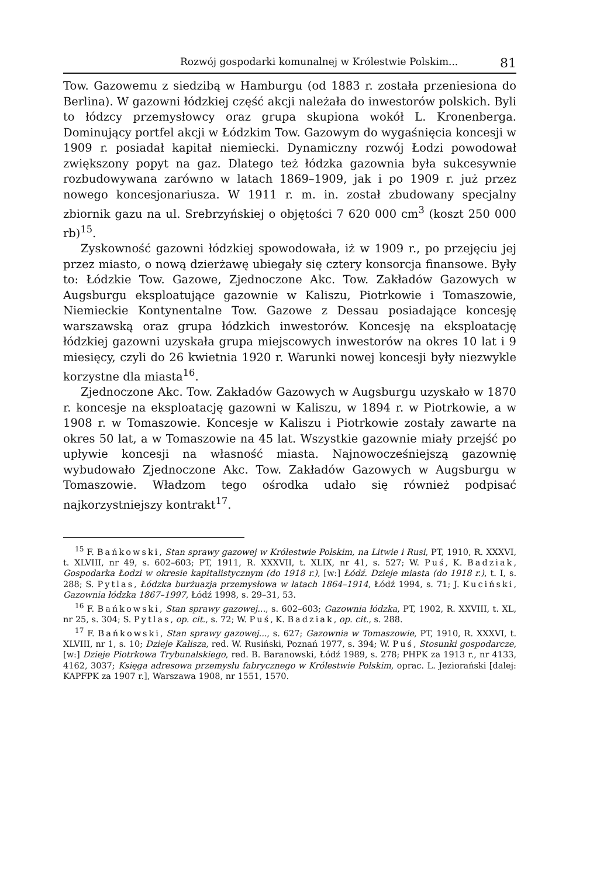Rozwój gospodarki komunalnej w Królestwie Polskim... 81
Tow. Gazowemu z siedzibą w Hamburgu (od 1883 r. została przeniesiona do Berlina). W gazowni łódzkiej część akcji należała do inwestorów polskich. Byli to łódzcy przemysłowcy oraz grupa skupiona wokół L. Kronenberga. Dominujący portfel akcji w Łódzkim Tow. Gazowym do wygaśnięcia koncesji w 1909 r. posiadał kapitał niemiecki. Dynamiczny rozwój Łodzi powodował zwiększony popyt na gaz. Dlatego też łódzka gazownia była sukcesywnie rozbudowywana zarówno w latach 1869–1909, jak i po 1909 r. już przez nowego koncesjonariusza. W 1911 r. m. in. został zbudowany specjalny zbiornik gazu na ul. Srebrzyńskiej o objętości 7 620 000 cm<sup>3</sup> (koszt 250 000 rb)<sup>15</sup>.
Zyskowność gazowni łódzkiej spowodowała, iż w 1909 r., po przejęciu jej przez miasto, o nową dzierżawę ubiegały się cztery konsorcja finansowe. Były to: Łódzkie Tow. Gazowe, Zjednoczone Akc. Tow. Zakładów Gazowych w Augsburgu eksploatujące gazownie w Kaliszu, Piotrkowie i Tomaszowie, Niemieckie Kontynentalne Tow. Gazowe z Dessau posiadające koncesję warszawską oraz grupa łódzkich inwestorów. Koncesję na eksploatację łódzkiej gazowni uzyskała grupa miejscowych inwestorów na okres 10 lat i 9 miesięcy, czyli do 26 kwietnia 1920 r. Warunki nowej koncesji były niezwykle korzystne dla miasta<sup>16</sup>.
Zjednoczone Akc. Tow. Zakładów Gazowych w Augsburgu uzyskało w 1870 r. koncesje na eksploatację gazowni w Kaliszu, w 1894 r. w Piotrkowie, a w 1908 r. w Tomaszowie. Koncesje w Kaliszu i Piotrkowie zostały zawarte na okres 50 lat, a w Tomaszowie na 45 lat. Wszystkie gazownie miały przejść po upływie koncesji na własność miasta. Najnowocześniejszą gazownię wybudowało Zjednoczone Akc. Tow. Zakładów Gazowych w Augsburgu w Tomaszowie. Władzom tego ośrodka udało się również podpisać najkorzystniejszy kontrakt<sup>17</sup>.
<sup>15</sup> F. Bańkowski, Stan sprawy gazowej w Królestwie Polskim, na Litwie i Rusi, PT, 1910, R. XXXVI, t. XLVIII, nr 49, s. 602–603; PT, 1911, R. XXXVII, t. XLIX, nr 41, s. 527; W. Puś, K. Badziak, Gospodarka Łodzi w okresie kapitalistycznym (do 1918 r.), [w:] Łódź. Dzieje miasta (do 1918 r.), t. I, s. 288; S. Pytlas, Łódzka burżuazja przemysłowa w latach 1864–1914, Łódź 1994, s. 71; J. Kuciński, Gazownia łódzka 1867–1997, Łódź 1998, s. 29–31, 53.
<sup>16</sup> F. Bańkowski, Stan sprawy gazowej..., s. 602–603; Gazownia łódzka, PT, 1902, R. XXVIII, t. XL, nr 25, s. 304; S. Pytlas, op. cit., s. 72; W. Puś, K. Badziak, op. cit., s. 288.
<sup>17</sup> F. Bańkowski, Stan sprawy gazowej..., s. 627; Gazownia w Tomaszowie, PT, 1910, R. XXXVI, t. XLVIII, nr 1, s. 10; Dzieje Kalisza, red. W. Rusiński, Poznań 1977, s. 394; W. Puś, Stosunki gospodarcze, [w:] Dzieje Piotrkowa Trybunalskiego, red. B. Baranowski, Łódź 1989, s. 278; PHPK za 1913 r., nr 4133, 4162, 3037; Księga adresowa przemysłu fabrycznego w Królestwie Polskim, oprac. L. Jeziorański [dalej: KAPFPK za 1907 r.], Warszawa 1908, nr 1551, 1570.